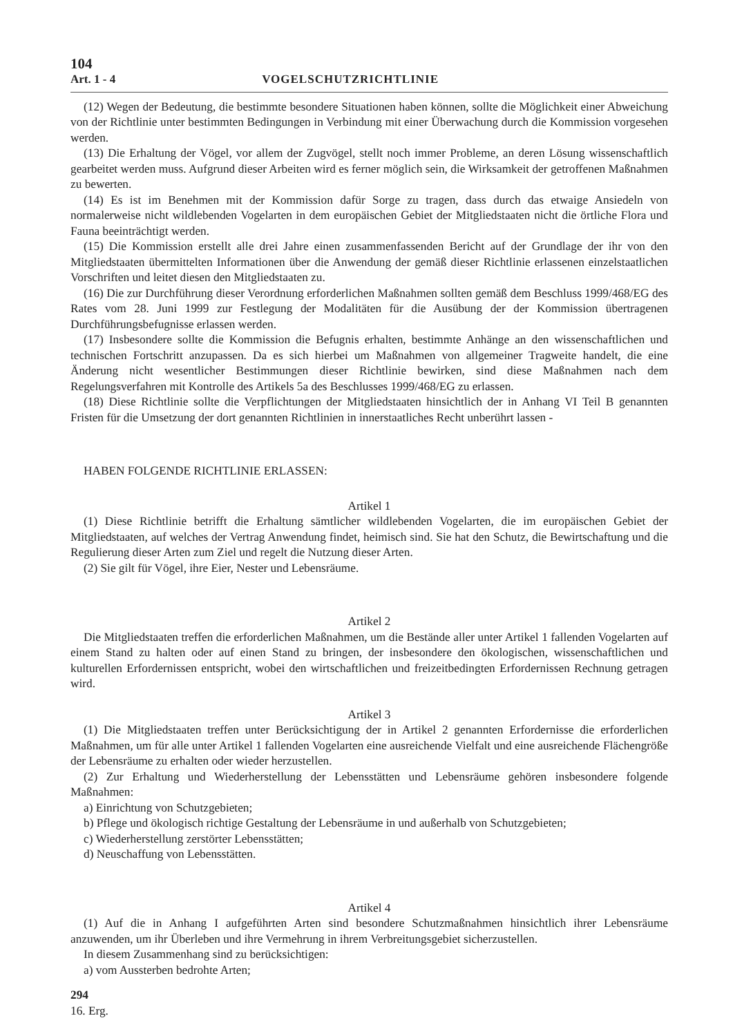104
Art. 1 - 4 VOGELSCHUTZRICHTLINIE
(12) Wegen der Bedeutung, die bestimmte besondere Situationen haben können, sollte die Möglichkeit einer Abweichung von der Richtlinie unter bestimmten Bedingungen in Verbindung mit einer Überwachung durch die Kommission vorgesehen werden.
(13) Die Erhaltung der Vögel, vor allem der Zugvögel, stellt noch immer Probleme, an deren Lösung wissenschaftlich gearbeitet werden muss. Aufgrund dieser Arbeiten wird es ferner möglich sein, die Wirksamkeit der getroffenen Maßnahmen zu bewerten.
(14) Es ist im Benehmen mit der Kommission dafür Sorge zu tragen, dass durch das etwaige Ansiedeln von normalerweise nicht wildlebenden Vogelarten in dem europäischen Gebiet der Mitgliedstaaten nicht die örtliche Flora und Fauna beeinträchtigt werden.
(15) Die Kommission erstellt alle drei Jahre einen zusammenfassenden Bericht auf der Grundlage der ihr von den Mitgliedstaaten übermittelten Informationen über die Anwendung der gemäß dieser Richtlinie erlassenen einzelstaatlichen Vorschriften und leitet diesen den Mitgliedstaaten zu.
(16) Die zur Durchführung dieser Verordnung erforderlichen Maßnahmen sollten gemäß dem Beschluss 1999/468/EG des Rates vom 28. Juni 1999 zur Festlegung der Modalitäten für die Ausübung der der Kommission übertragenen Durchführungsbefugnisse erlassen werden.
(17) Insbesondere sollte die Kommission die Befugnis erhalten, bestimmte Anhänge an den wissenschaftlichen und technischen Fortschritt anzupassen. Da es sich hierbei um Maßnahmen von allgemeiner Tragweite handelt, die eine Änderung nicht wesentlicher Bestimmungen dieser Richtlinie bewirken, sind diese Maßnahmen nach dem Regelungsverfahren mit Kontrolle des Artikels 5a des Beschlusses 1999/468/EG zu erlassen.
(18) Diese Richtlinie sollte die Verpflichtungen der Mitgliedstaaten hinsichtlich der in Anhang VI Teil B genannten Fristen für die Umsetzung der dort genannten Richtlinien in innerstaatliches Recht unberührt lassen -
HABEN FOLGENDE RICHTLINIE ERLASSEN:
Artikel 1
(1) Diese Richtlinie betrifft die Erhaltung sämtlicher wildlebenden Vogelarten, die im europäischen Gebiet der Mitgliedstaaten, auf welches der Vertrag Anwendung findet, heimisch sind. Sie hat den Schutz, die Bewirtschaftung und die Regulierung dieser Arten zum Ziel und regelt die Nutzung dieser Arten.
(2) Sie gilt für Vögel, ihre Eier, Nester und Lebensräume.
Artikel 2
Die Mitgliedstaaten treffen die erforderlichen Maßnahmen, um die Bestände aller unter Artikel 1 fallenden Vogelarten auf einem Stand zu halten oder auf einen Stand zu bringen, der insbesondere den ökologischen, wissenschaftlichen und kulturellen Erfordernissen entspricht, wobei den wirtschaftlichen und freizeitbedingten Erfordernissen Rechnung getragen wird.
Artikel 3
(1) Die Mitgliedstaaten treffen unter Berücksichtigung der in Artikel 2 genannten Erfordernisse die erforderlichen Maßnahmen, um für alle unter Artikel 1 fallenden Vogelarten eine ausreichende Vielfalt und eine ausreichende Flächengröße der Lebensräume zu erhalten oder wieder herzustellen.
(2) Zur Erhaltung und Wiederherstellung der Lebensstätten und Lebensräume gehören insbesondere folgende Maßnahmen:
a) Einrichtung von Schutzgebieten;
b) Pflege und ökologisch richtige Gestaltung der Lebensräume in und außerhalb von Schutzgebieten;
c) Wiederherstellung zerstörter Lebensstätten;
d) Neuschaffung von Lebensstätten.
Artikel 4
(1) Auf die in Anhang I aufgeführten Arten sind besondere Schutzmaßnahmen hinsichtlich ihrer Lebensräume anzuwenden, um ihr Überleben und ihre Vermehrung in ihrem Verbreitungsgebiet sicherzustellen.
In diesem Zusammenhang sind zu berücksichtigen:
a) vom Aussterben bedrohte Arten;
294
16. Erg.